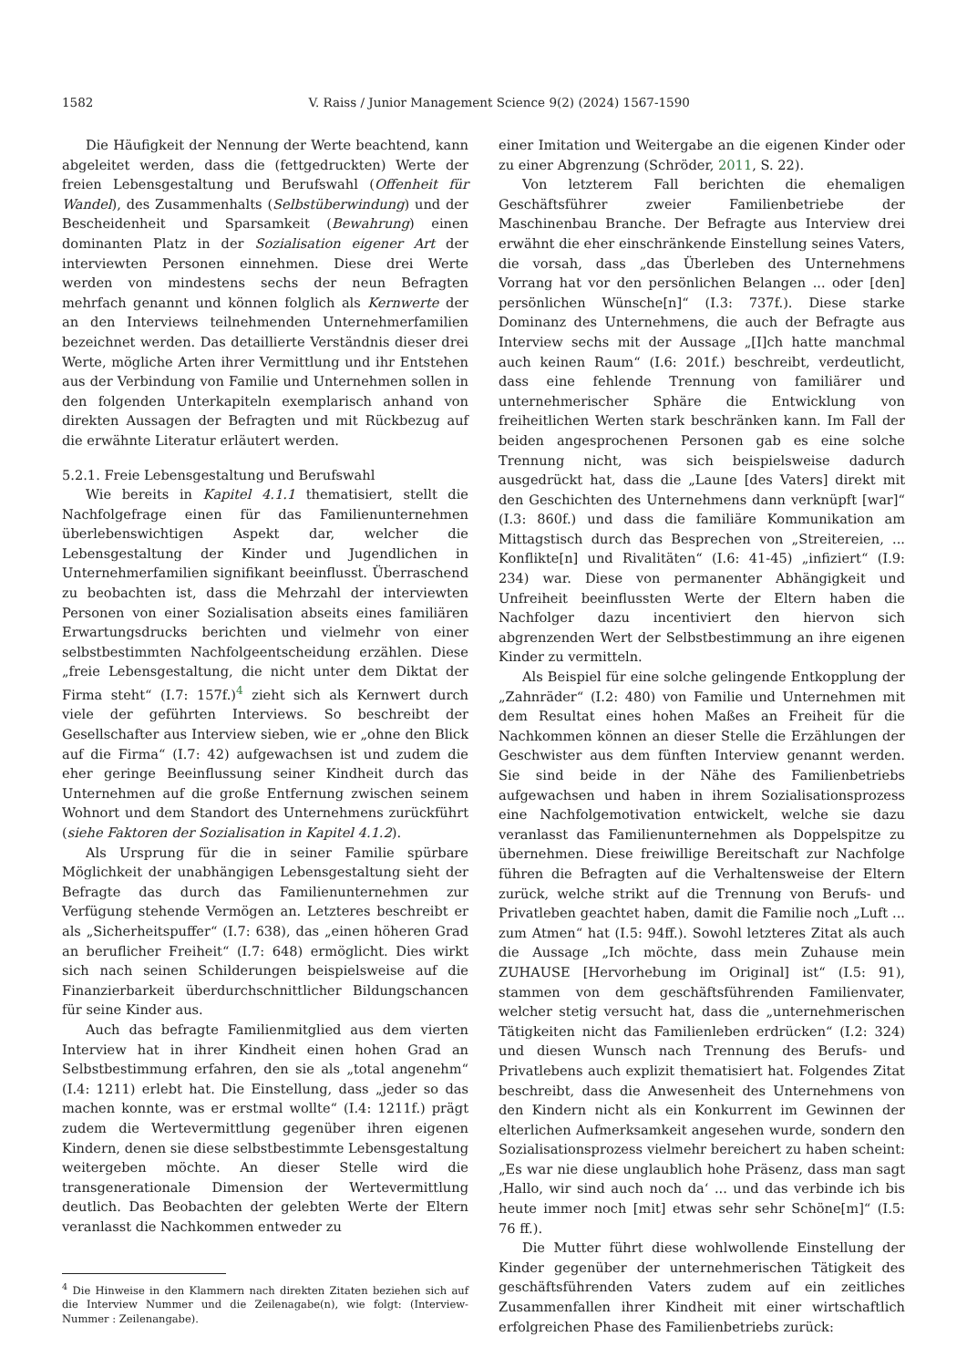1582
V. Raiss / Junior Management Science 9(2) (2024) 1567-1590
Die Häufigkeit der Nennung der Werte beachtend, kann abgeleitet werden, dass die (fettgedruckten) Werte der freien Lebensgestaltung und Berufswahl (Offenheit für Wandel), des Zusammenhalts (Selbstüberwindung) und der Bescheidenheit und Sparsamkeit (Bewahrung) einen dominanten Platz in der Sozialisation eigener Art der interviewten Personen einnehmen. Diese drei Werte werden von mindestens sechs der neun Befragten mehrfach genannt und können folglich als Kernwerte der an den Interviews teilnehmenden Unternehmerfamilien bezeichnet werden. Das detaillierte Verständnis dieser drei Werte, mögliche Arten ihrer Vermittlung und ihr Entstehen aus der Verbindung von Familie und Unternehmen sollen in den folgenden Unterkapiteln exemplarisch anhand von direkten Aussagen der Befragten und mit Rückbezug auf die erwähnte Literatur erläutert werden.
5.2.1. Freie Lebensgestaltung und Berufswahl
Wie bereits in Kapitel 4.1.1 thematisiert, stellt die Nachfolgefrage einen für das Familienunternehmen überlebenswichtigen Aspekt dar, welcher die Lebensgestaltung der Kinder und Jugendlichen in Unternehmerfamilien signifikant beeinflusst. Überraschend zu beobachten ist, dass die Mehrzahl der interviewten Personen von einer Sozialisation abseits eines familiären Erwartungsdrucks berichten und vielmehr von einer selbstbestimmten Nachfolgeentscheidung erzählen. Diese „freie Lebensgestaltung, die nicht unter dem Diktat der Firma steht“ (I.7: 157f.)<sup>4</sup> zieht sich als Kernwert durch viele der geführten Interviews. So beschreibt der Gesellschafter aus Interview sieben, wie er „ohne den Blick auf die Firma“ (I.7: 42) aufgewachsen ist und zudem die eher geringe Beeinflussung seiner Kindheit durch das Unternehmen auf die große Entfernung zwischen seinem Wohnort und dem Standort des Unternehmens zurückführt (siehe Faktoren der Sozialisation in Kapitel 4.1.2).
Als Ursprung für die in seiner Familie spürbare Möglichkeit der unabhängigen Lebensgestaltung sieht der Befragte das durch das Familienunternehmen zur Verfügung stehende Vermögen an. Letzteres beschreibt er als „Sicherheitspuffer“ (I.7: 638), das „einen höheren Grad an beruflicher Freiheit“ (I.7: 648) ermöglicht. Dies wirkt sich nach seinen Schilderungen beispielsweise auf die Finanzierbarkeit überdurchschnittlicher Bildungschancen für seine Kinder aus.
Auch das befragte Familienmitglied aus dem vierten Interview hat in ihrer Kindheit einen hohen Grad an Selbstbestimmung erfahren, den sie als „total angenehm“ (I.4: 1211) erlebt hat. Die Einstellung, dass „jeder so das machen konnte, was er erstmal wollte“ (I.4: 1211f.) prägt zudem die Wertevermittlung gegenüber ihren eigenen Kindern, denen sie diese selbstbestimmte Lebensgestaltung weitergeben möchte. An dieser Stelle wird die transgenerationale Dimension der Wertevermittlung deutlich. Das Beobachten der gelebten Werte der Eltern veranlasst die Nachkommen entweder zu
<sup>4</sup> Die Hinweise in den Klammern nach direkten Zitaten beziehen sich auf die Interview Nummer und die Zeilenagabe(n), wie folgt: (Interview-Nummer : Zeilenangabe).
einer Imitation und Weitergabe an die eigenen Kinder oder zu einer Abgrenzung (Schröder, 2011, S. 22).
Von letzterem Fall berichten die ehemaligen Geschäftsführer zweier Familienbetriebe der Maschinenbau Branche. Der Befragte aus Interview drei erwähnt die eher einschränkende Einstellung seines Vaters, die vorsah, dass „das Überleben des Unternehmens Vorrang hat vor den persönlichen Belangen ... oder [den] persönlichen Wünsche[n]“ (I.3: 737f.). Diese starke Dominanz des Unternehmens, die auch der Befragte aus Interview sechs mit der Aussage „[I]ch hatte manchmal auch keinen Raum“ (I.6: 201f.) beschreibt, verdeutlicht, dass eine fehlende Trennung von familiärer und unternehmerischer Sphäre die Entwicklung von freiheitlichen Werten stark beschränken kann. Im Fall der beiden angesprochenen Personen gab es eine solche Trennung nicht, was sich beispielsweise dadurch ausgedrückt hat, dass die „Laune [des Vaters] direkt mit den Geschichten des Unternehmens dann verknüpft [war]“ (I.3: 860f.) und dass die familiäre Kommunikation am Mittagstisch durch das Besprechen von „Streitereien, ... Konflikte[n] und Rivalitäten“ (I.6: 41-45) „infiziert“ (I.9: 234) war. Diese von permanenter Abhängigkeit und Unfreiheit beeinflussten Werte der Eltern haben die Nachfolger dazu incentiviert den hiervon sich abgrenzenden Wert der Selbstbestimmung an ihre eigenen Kinder zu vermitteln.
Als Beispiel für eine solche gelingende Entkopplung der „Zahnräder“ (I.2: 480) von Familie und Unternehmen mit dem Resultat eines hohen Maßes an Freiheit für die Nachkommen können an dieser Stelle die Erzählungen der Geschwister aus dem fünften Interview genannt werden. Sie sind beide in der Nähe des Familienbetriebs aufgewachsen und haben in ihrem Sozialisationsprozess eine Nachfolgemotivation entwickelt, welche sie dazu veranlasst das Familienunternehmen als Doppelspitze zu übernehmen. Diese freiwillige Bereitschaft zur Nachfolge führen die Befragten auf die Verhaltensweise der Eltern zurück, welche strikt auf die Trennung von Berufs- und Privatleben geachtet haben, damit die Familie noch „Luft ... zum Atmen“ hat (I.5: 94ff.). Sowohl letzteres Zitat als auch die Aussage „Ich möchte, dass mein Zuhause mein ZUHAUSE [Hervorhebung im Original] ist“ (I.5: 91), stammen von dem geschäftsführenden Familienvater, welcher stetig versucht hat, dass die „unternehmerischen Tätigkeiten nicht das Familienleben erdrücken“ (I.2: 324) und diesen Wunsch nach Trennung des Berufs- und Privatlebens auch explizit thematisiert hat. Folgendes Zitat beschreibt, dass die Anwesenheit des Unternehmens von den Kindern nicht als ein Konkurrent im Gewinnen der elterlichen Aufmerksamkeit angesehen wurde, sondern den Sozialisationsprozess vielmehr bereichert zu haben scheint: „Es war nie diese unglaublich hohe Präsenz, dass man sagt ‚Hallo, wir sind auch noch da‘ ... und das verbinde ich bis heute immer noch [mit] etwas sehr sehr Schöne[m]“ (I.5: 76 ff.).
Die Mutter führt diese wohlwollende Einstellung der Kinder gegenüber der unternehmerischen Tätigkeit des geschäftsführenden Vaters zudem auf ein zeitliches Zusammenfallen ihrer Kindheit mit einer wirtschaftlich erfolgreichen Phase des Familienbetriebs zurück: